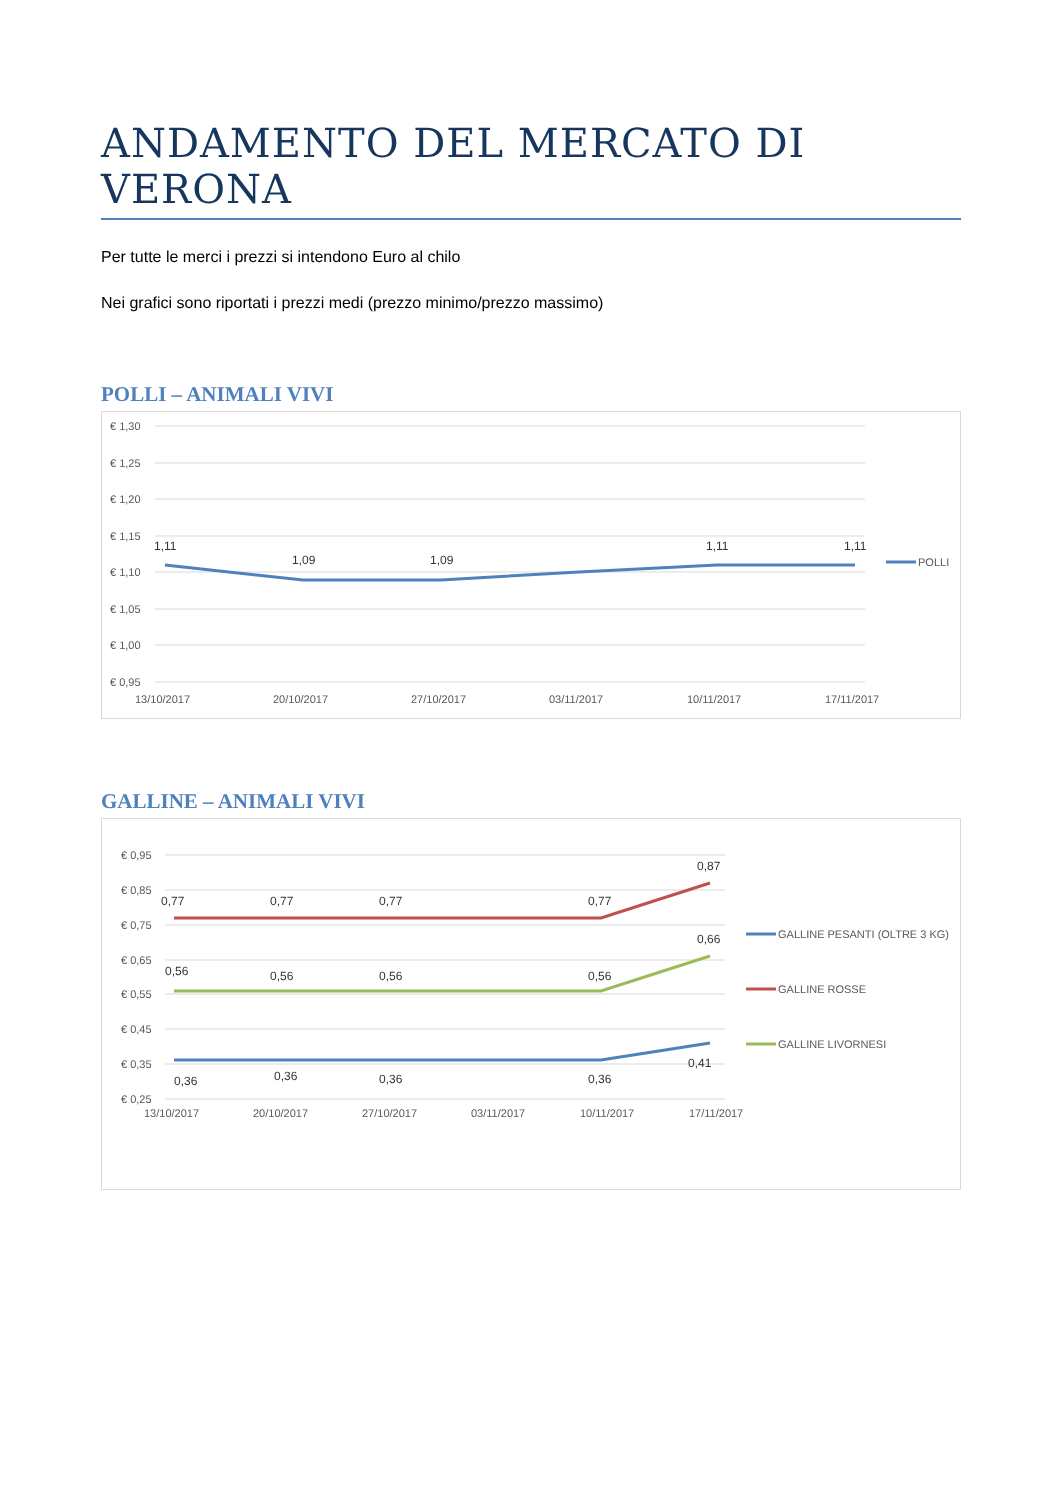ANDAMENTO DEL MERCATO DI VERONA
Per tutte le merci i prezzi si intendono Euro al chilo
Nei grafici sono riportati i prezzi medi (prezzo minimo/prezzo massimo)
POLLI – ANIMALI VIVI
€ 1,30
€ 1,25
€ 1,20
€ 1,15
€ 1,10
€ 1,05
€ 1,00
€ 0,95
1,11
1,09
1,09
1,11
1,11
13/10/2017
20/10/2017
27/10/2017
03/11/2017
10/11/2017
17/11/2017
POLLI
GALLINE – ANIMALI VIVI
€ 0,95
€ 0,85
€ 0,75
€ 0,65
€ 0,55
€ 0,45
€ 0,35
€ 0,25
0,77
0,77
0,77
0,77
0,87
0,56
0,56
0,56
0,56
0,66
0,36
0,36
0,36
0,36
0,41
13/10/2017
20/10/2017
27/10/2017
03/11/2017
10/11/2017
17/11/2017
GALLINE PESANTI (OLTRE 3 KG)
GALLINE ROSSE
GALLINE LIVORNESI